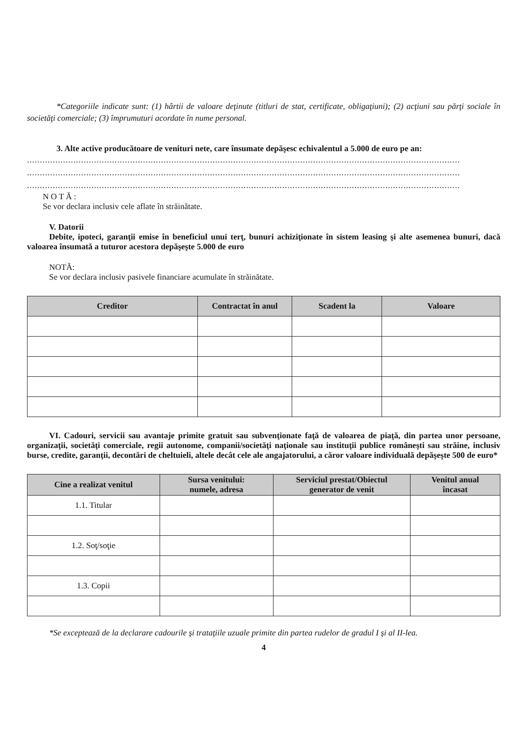*Categoriile indicate sunt: (1) hârtii de valoare deţinute (titluri de stat, certificate, obligaţiuni); (2) acţiuni sau părţi sociale în societăţi comerciale; (3) împrumuturi acordate în nume personal.
3. Alte active producătoare de venituri nete, care însumate depăşesc echivalentul a 5.000 de euro pe an:
........................................................................................................................................................................
........................................................................................................................................................................
........................................................................................................................................................................
N O T Ă :
Se vor declara inclusiv cele aflate în străinătate.
V. Datorii
Debite, ipoteci, garanţii emise în beneficiul unui terţ, bunuri achiziţionate în sistem leasing şi alte asemenea bunuri, dacă valoarea însumată a tuturor acestora depăşeşte 5.000 de euro
NOTĂ:
Se vor declara inclusiv pasivele financiare acumulate în străinătate.
| Creditor | Contractat în anul | Scadent la | Valoare |
| --- | --- | --- | --- |
VI. Cadouri, servicii sau avantaje primite gratuit sau subvenţionate faţă de valoarea de piaţă, din partea unor persoane, organizaţii, societăţi comerciale, regii autonome, companii/societăţi naţionale sau instituţii publice româneşti sau străine, inclusiv burse, credite, garanţii, decontări de cheltuieli, altele decât cele ale angajatorului, a căror valoare individuală depăşeşte 500 de euro*
| Cine a realizat venitul | Sursa venitului: numele, adresa | Serviciul prestat/Obiectul generator de venit | Venitul anual încasat |
| --- | --- | --- | --- |
| 1.1. Titular | | | |
| 1.2. Soţ/soţie | | | |
| 1.3. Copii | | | |
*Se exceptează de la declarare cadourile şi trataţiile uzuale primite din partea rudelor de gradul I şi al II-lea.
4